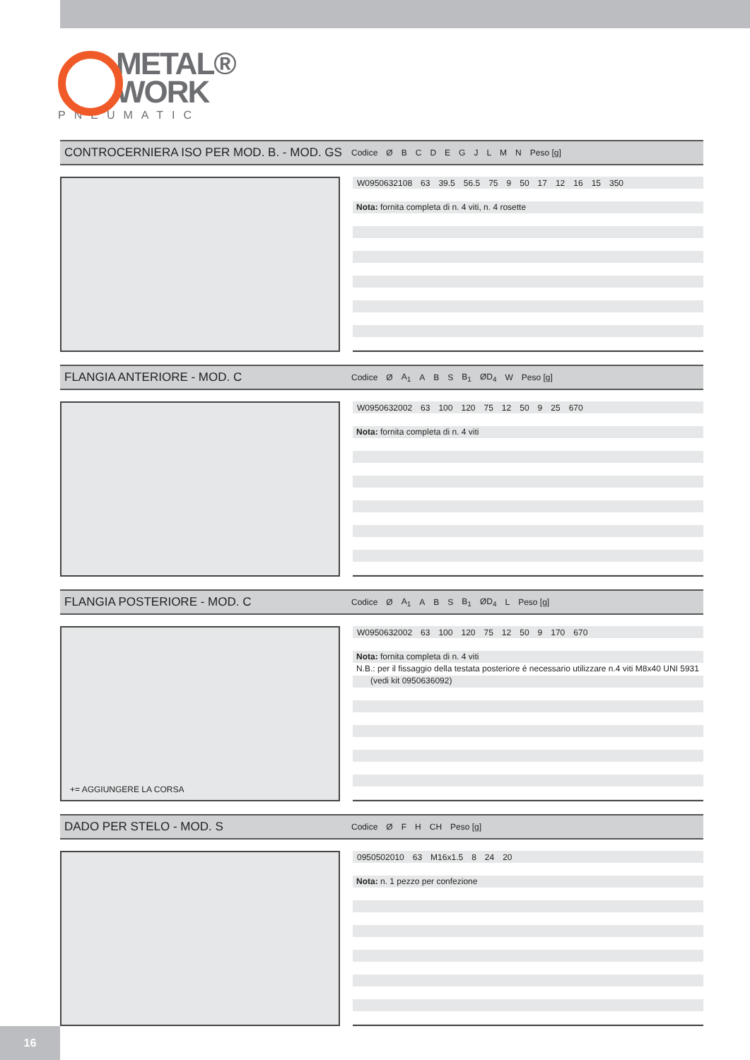METAL®
WORK
PNEUMATIC
CONTROCERNIERA ISO PER MOD. B. - MOD. GS
| Codice | Ø | B | C | D | E | G | J | L | M | N | Peso [g] |
| --- | --- | --- | --- | --- | --- | --- | --- | --- | --- | --- | --- |
| W0950632108 | 63 | 39.5 | 56.5 | 75 | 9 | 50 | 17 | 12 | 16 | 15 | 350 |
Nota: fornita completa di n. 4 viti, n. 4 rosette
FLANGIA ANTERIORE - MOD. C
| Codice | Ø | A<sub>1</sub> | A | B | S | B<sub>1</sub> | ØD<sub>4</sub> | W | Peso [g] |
| --- | --- | --- | --- | --- | --- | --- | --- | --- | --- |
| W0950632002 | 63 | 100 | 120 | 75 | 12 | 50 | 9 | 25 | 670 |
Nota: fornita completa di n. 4 viti
FLANGIA POSTERIORE - MOD. C
| Codice | Ø | A<sub>1</sub> | A | B | S | B<sub>1</sub> | ØD<sub>4</sub> | L | Peso [g] |
| --- | --- | --- | --- | --- | --- | --- | --- | --- | --- |
+= AGGIUNGERE LA CORSA
| W0950632002 | 63 | 100 | 120 | 75 | 12 | 50 | 9 | 170 | 670 |
Nota: fornita completa di n. 4 viti
N.B.: per il fissaggio della testata posteriore é necessario utilizzare n.4 viti M8x40 UNI 5931
(vedi kit 0950636092)
DADO PER STELO - MOD. S
| Codice | Ø | F | H | CH | Peso [g] |
| --- | --- | --- | --- | --- | --- |
| 0950502010 | 63 | M16x1.5 | 8 | 24 | 20 |
Nota: n. 1 pezzo per confezione
16